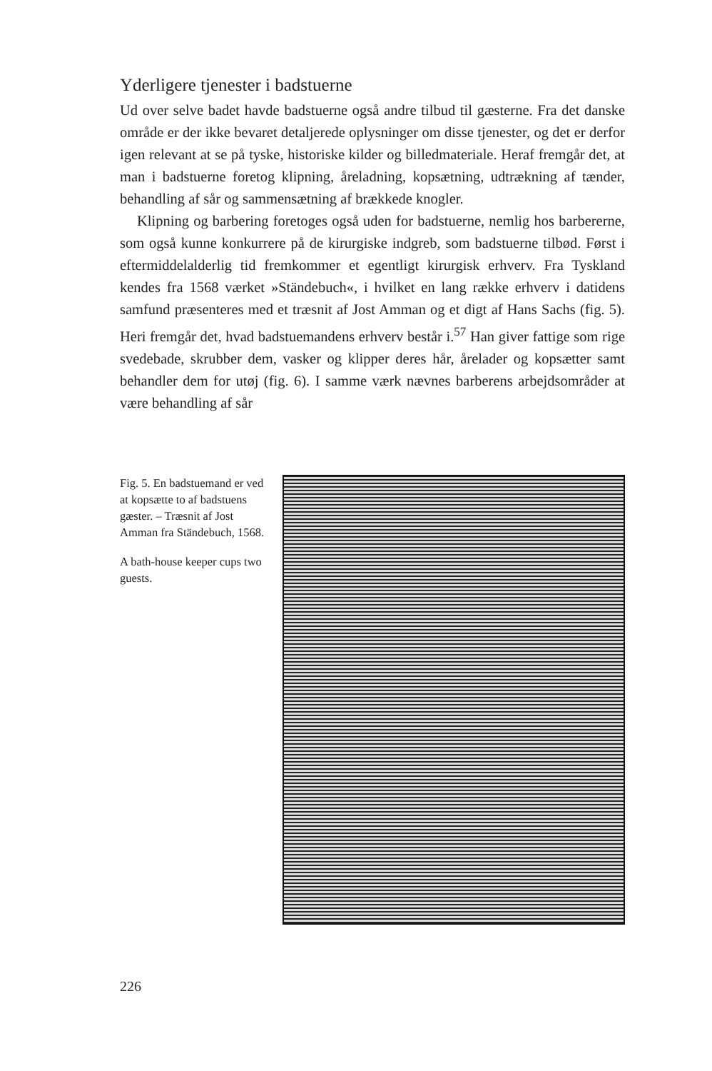Yderligere tjenester i badstuerne
Ud over selve badet havde badstuerne også andre tilbud til gæsterne. Fra det danske område er der ikke bevaret detaljerede oplysninger om disse tjenester, og det er derfor igen relevant at se på tyske, historiske kilder og billedmateriale. Heraf fremgår det, at man i badstuerne foretog klipning, åreladning, kopsætning, udtrækning af tænder, behandling af sår og sammensætning af brækkede knogler.
Klipning og barbering foretoges også uden for badstuerne, nemlig hos barbererne, som også kunne konkurrere på de kirurgiske indgreb, som badstuerne tilbød. Først i eftermiddelalderlig tid fremkommer et egentligt kirurgisk erhverv. Fra Tyskland kendes fra 1568 værket »Ständebuch«, i hvilket en lang række erhverv i datidens samfund præsenteres med et træsnit af Jost Amman og et digt af Hans Sachs (fig. 5). Heri fremgår det, hvad badstuemandens erhverv består i.<sup>57</sup> Han giver fattige som rige svedebade, skrubber dem, vasker og klipper deres hår, årelader og kopsætter samt behandler dem for utøj (fig. 6). I samme værk nævnes barberens arbejdsområder at være behandling af sår
Fig. 5. En badstuemand er ved at kopsætte to af badstuens gæster. – Træsnit af Jost Amman fra Ständebuch, 1568.
A bath-house keeper cups two guests.
226